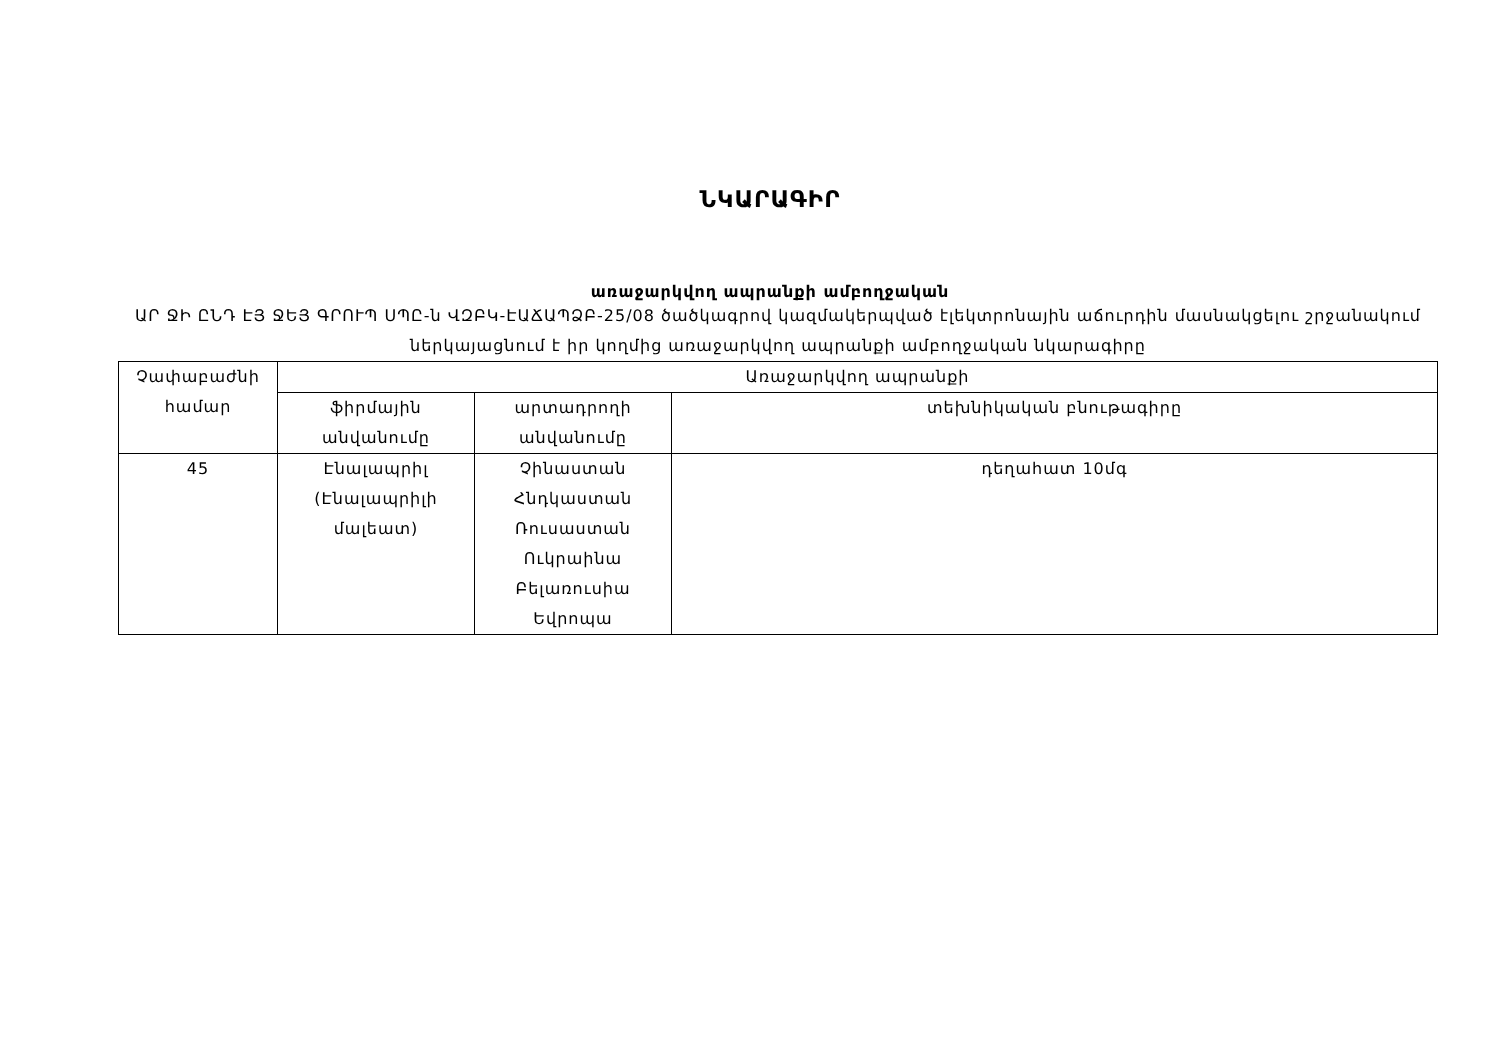ՆԿԱՐԱԳԻՐ
առաջարկվող ապրանքի ամբողջական
ԱՐ ՋԻ ԸՆԴ ԷՅ ՋԵՅ ԳՐՈՒՊ ՍՊԸ-ն ՎԶԲԿ-ԷԱՃԱՊՁԲ-25/08 ծածկագրով կազմակերպված էլեկտրոնային աճուրդին մասնակցելու շրջանակում ներկայացնում է իր կողմից առաջարկվող ապրանքի ամբողջական նկարագիրը
| Չափաբաժնի համար | Առաջարկվող ապրանքի | | |
| | ֆիրմային անվանումը | արտադրողի անվանումը | տեխնիկական բնութագիրը |
| 45 | Էնալապրիլ (Էնալապրիլի մալեատ) | Չինաստան Հնդկաստան Ռուսաստան Ուկրաինա Բելառուսիա Եվրոպա | դեղահատ 10մգ |